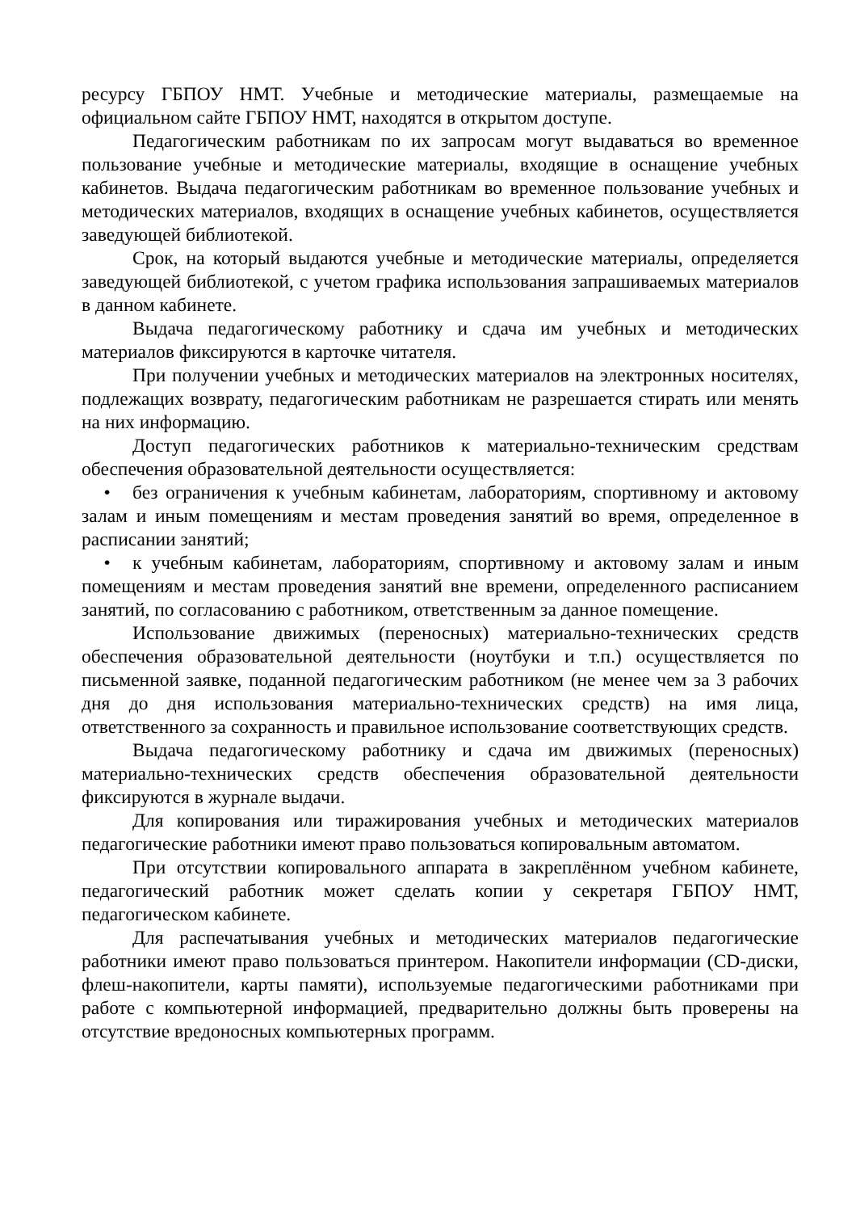ресурсу ГБПОУ НМТ. Учебные и методические материалы, размещаемые на официальном сайте ГБПОУ НМТ, находятся в открытом доступе.
Педагогическим работникам по их запросам могут выдаваться во временное пользование учебные и методические материалы, входящие в оснащение учебных кабинетов. Выдача педагогическим работникам во временное пользование учебных и методических материалов, входящих в оснащение учебных кабинетов, осуществляется заведующей библиотекой.
Срок, на который выдаются учебные и методические материалы, определяется заведующей библиотекой, с учетом графика использования запрашиваемых материалов в данном кабинете.
Выдача педагогическому работнику и сдача им учебных и методических материалов фиксируются в карточке читателя.
При получении учебных и методических материалов на электронных носителях, подлежащих возврату, педагогическим работникам не разрешается стирать или менять на них информацию.
Доступ педагогических работников к материально-техническим средствам обеспечения образовательной деятельности осуществляется:
• без ограничения к учебным кабинетам, лабораториям, спортивному и актовому залам и иным помещениям и местам проведения занятий во время, определенное в расписании занятий;
• к учебным кабинетам, лабораториям, спортивному и актовому залам и иным помещениям и местам проведения занятий вне времени, определенного расписанием занятий, по согласованию с работником, ответственным за данное помещение.
Использование движимых (переносных) материально-технических средств обеспечения образовательной деятельности (ноутбуки и т.п.) осуществляется по письменной заявке, поданной педагогическим работником (не менее чем за 3 рабочих дня до дня использования материально-технических средств) на имя лица, ответственного за сохранность и правильное использование соответствующих средств.
Выдача педагогическому работнику и сдача им движимых (переносных) материально-технических средств обеспечения образовательной деятельности фиксируются в журнале выдачи.
Для копирования или тиражирования учебных и методических материалов педагогические работники имеют право пользоваться копировальным автоматом.
При отсутствии копировального аппарата в закреплённом учебном кабинете, педагогический работник может сделать копии у секретаря ГБПОУ НМТ, педагогическом кабинете.
Для распечатывания учебных и методических материалов педагогические работники имеют право пользоваться принтером. Накопители информации (CD-диски, флеш-накопители, карты памяти), используемые педагогическими работниками при работе с компьютерной информацией, предварительно должны быть проверены на отсутствие вредоносных компьютерных программ.